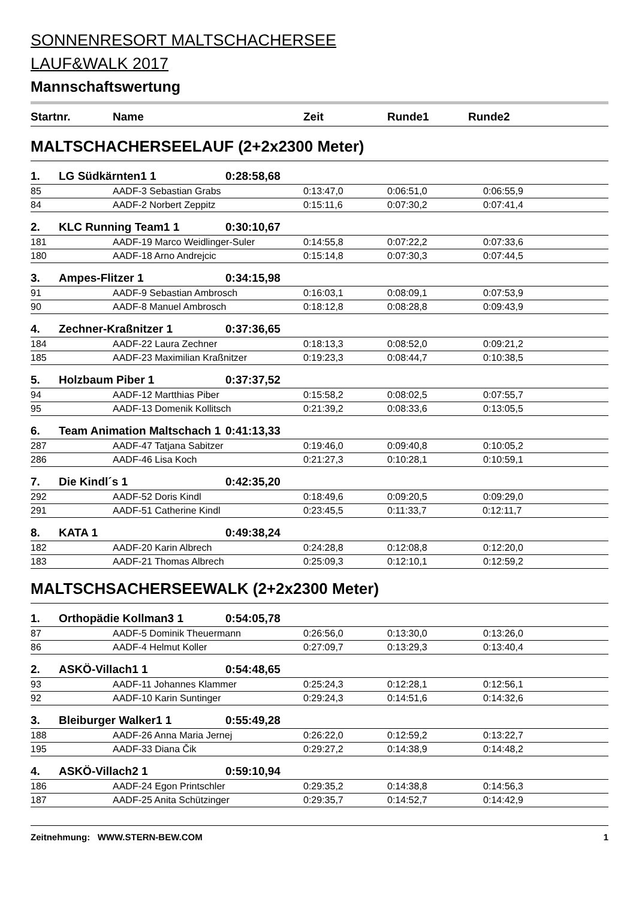SONNENRESORT MALTSCHACHERSEE
LAUF&WALK 2017
Mannschaftswertung
| Startnr. | | Name | | Zeit | Runde1 Runde2 |
| --- | --- | --- | --- | --- | --- |
| MALTSCHACHERSEELAUF (2+2x2300 Meter) | | | | | |
| 1. | LG Südkärnten1 1 | | 0:28:58,68 | | |
| 85 | | AADF-3 Sebastian Grabs | | 0:13:47,0 | 0:06:51,0 0:06:55,9 |
| 84 | | AADF-2 Norbert Zeppitz | | 0:15:11,6 | 0:07:30,2 0:07:41,4 |
| 2. | KLC Running Team1 1 | | 0:30:10,67 | | |
| 181 | | AADF-19 Marco Weidlinger-Suler | | 0:14:55,8 | 0:07:22,2 0:07:33,6 |
| 180 | | AADF-18 Arno Andrejcic | | 0:15:14,8 | 0:07:30,3 0:07:44,5 |
| 3. | Ampes-Flitzer 1 | | 0:34:15,98 | | |
| 91 | | AADF-9 Sebastian Ambrosch | | 0:16:03,1 | 0:08:09,1 0:07:53,9 |
| 90 | | AADF-8 Manuel Ambrosch | | 0:18:12,8 | 0:08:28,8 0:09:43,9 |
| 4. | Zechner-Kraßnitzer 1 | | 0:37:36,65 | | |
| 184 | | AADF-22 Laura Zechner | | 0:18:13,3 | 0:08:52,0 0:09:21,2 |
| 185 | | AADF-23 Maximilian Kraßnitzer | | 0:19:23,3 | 0:08:44,7 0:10:38,5 |
| 5. | Holzbaum Piber 1 | | 0:37:37,52 | | |
| 94 | | AADF-12 Martthias Piber | | 0:15:58,2 | 0:08:02,5 0:07:55,7 |
| 95 | | AADF-13 Domenik Kollitsch | | 0:21:39,2 | 0:08:33,6 0:13:05,5 |
| 6. | Team Animation Maltschach 1 | | 0:41:13,33 | | |
| 287 | | AADF-47 Tatjana Sabitzer | | 0:19:46,0 | 0:09:40,8 0:10:05,2 |
| 286 | | AADF-46 Lisa Koch | | 0:21:27,3 | 0:10:28,1 0:10:59,1 |
| 7. | Die Kindl´s 1 | | 0:42:35,20 | | |
| 292 | | AADF-52 Doris Kindl | | 0:18:49,6 | 0:09:20,5 0:09:29,0 |
| 291 | | AADF-51 Catherine Kindl | | 0:23:45,5 | 0:11:33,7 0:12:11,7 |
| 8. | KATA 1 | | 0:49:38,24 | | |
| 182 | | AADF-20 Karin Albrech | | 0:24:28,8 | 0:12:08,8 0:12:20,0 |
| 183 | | AADF-21 Thomas Albrech | | 0:25:09,3 | 0:12:10,1 0:12:59,2 |
| MALTSCHSACHERSEEWALK (2+2x2300 Meter) | | | | | |
| 1. | Orthopädie Kollman3 1 | | 0:54:05,78 | | |
| 87 | | AADF-5 Dominik Theuermann | | 0:26:56,0 | 0:13:30,0 0:13:26,0 |
| 86 | | AADF-4 Helmut Koller | | 0:27:09,7 | 0:13:29,3 0:13:40,4 |
| 2. | ASKÖ-Villach1 1 | | 0:54:48,65 | | |
| 93 | | AADF-11 Johannes Klammer | | 0:25:24,3 | 0:12:28,1 0:12:56,1 |
| 92 | | AADF-10 Karin Suntinger | | 0:29:24,3 | 0:14:51,6 0:14:32,6 |
| 3. | Bleiburger Walker1 1 | | 0:55:49,28 | | |
| 188 | | AADF-26 Anna Maria Jernej | | 0:26:22,0 | 0:12:59,2 0:13:22,7 |
| 195 | | AADF-33 Diana Čik | | 0:29:27,2 | 0:14:38,9 0:14:48,2 |
| 4. | ASKÖ-Villach2 1 | | 0:59:10,94 | | |
| 186 | | AADF-24 Egon Printschler | | 0:29:35,2 | 0:14:38,8 0:14:56,3 |
| 187 | | AADF-25 Anita Schützinger | | 0:29:35,7 | 0:14:52,7 0:14:42,9 |
Zeitnehmung: WWW.STERN-BEW.COM 1